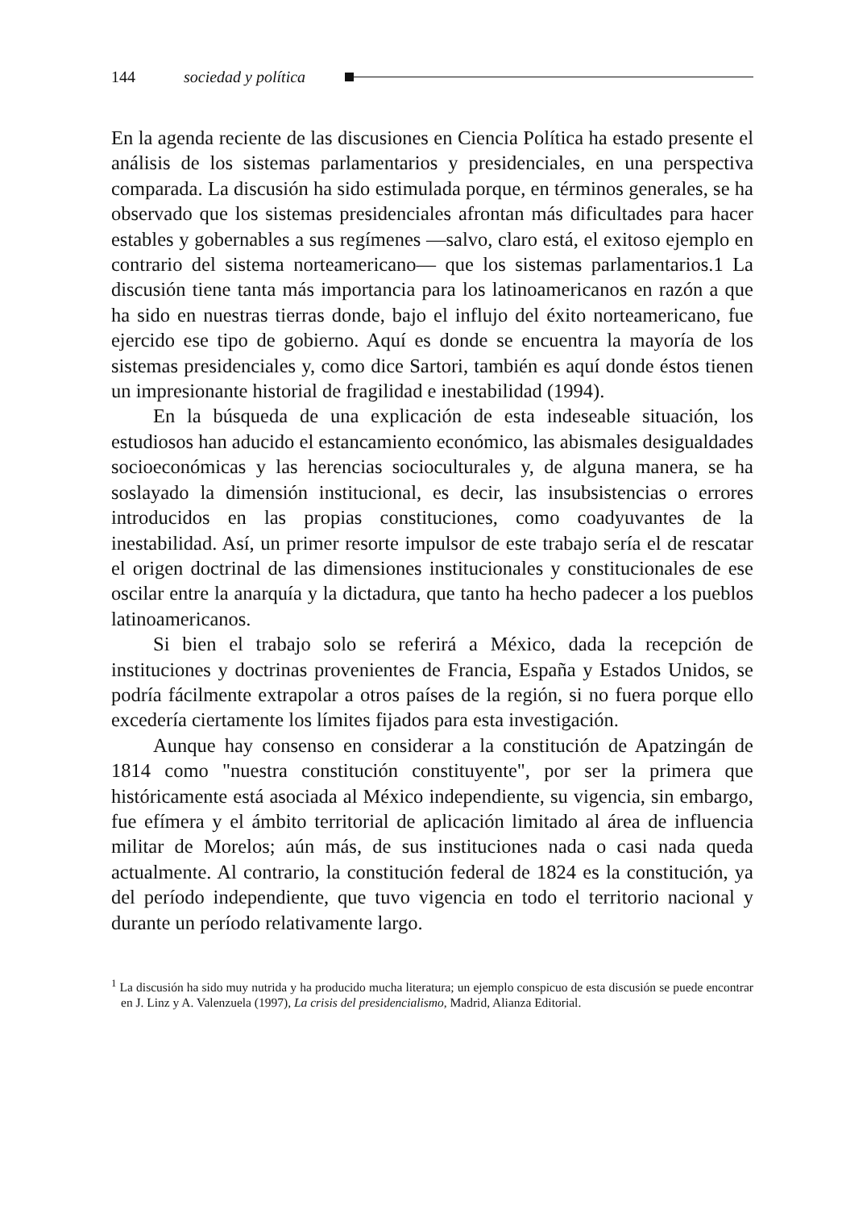144 sociedad y política
En la agenda reciente de las discusiones en Ciencia Política ha estado presente el análisis de los sistemas parlamentarios y presidenciales, en una perspectiva comparada. La discusión ha sido estimulada porque, en términos generales, se ha observado que los sistemas presidenciales afrontan más dificultades para hacer estables y gobernables a sus regímenes —salvo, claro está, el exitoso ejemplo en contrario del sistema norteamericano— que los sistemas parlamentarios.1 La discusión tiene tanta más importancia para los latinoamericanos en razón a que ha sido en nuestras tierras donde, bajo el influjo del éxito norteamericano, fue ejercido ese tipo de gobierno. Aquí es donde se encuentra la mayoría de los sistemas presidenciales y, como dice Sartori, también es aquí donde éstos tienen un impresionante historial de fragilidad e inestabilidad (1994).
En la búsqueda de una explicación de esta indeseable situación, los estudiosos han aducido el estancamiento económico, las abismales desigualdades socioeconómicas y las herencias socioculturales y, de alguna manera, se ha soslayado la dimensión institucional, es decir, las insubsistencias o errores introducidos en las propias constituciones, como coadyuvantes de la inestabilidad. Así, un primer resorte impulsor de este trabajo sería el de rescatar el origen doctrinal de las dimensiones institucionales y constitucionales de ese oscilar entre la anarquía y la dictadura, que tanto ha hecho padecer a los pueblos latinoamericanos.
Si bien el trabajo solo se referirá a México, dada la recepción de instituciones y doctrinas provenientes de Francia, España y Estados Unidos, se podría fácilmente extrapolar a otros países de la región, si no fuera porque ello excedería ciertamente los límites fijados para esta investigación.
Aunque hay consenso en considerar a la constitución de Apatzingán de 1814 como "nuestra constitución constituyente", por ser la primera que históricamente está asociada al México independiente, su vigencia, sin embargo, fue efímera y el ámbito territorial de aplicación limitado al área de influencia militar de Morelos; aún más, de sus instituciones nada o casi nada queda actualmente. Al contrario, la constitución federal de 1824 es la constitución, ya del período independiente, que tuvo vigencia en todo el territorio nacional y durante un período relativamente largo.
<sup>1</sup> La discusión ha sido muy nutrida y ha producido mucha literatura; un ejemplo conspicuo de esta discusión se puede encontrar en J. Linz y A. Valenzuela (1997), La crisis del presidencialismo, Madrid, Alianza Editorial.